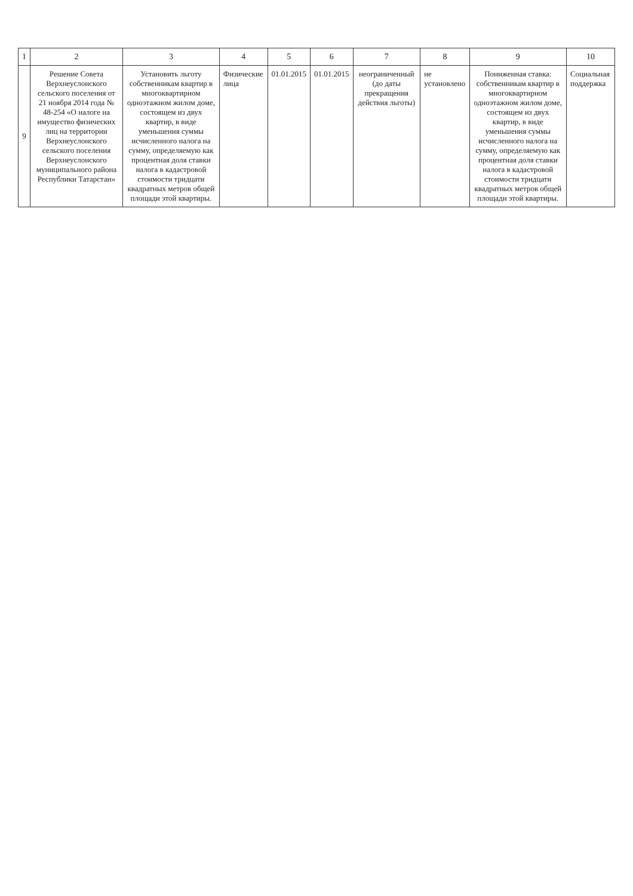| 1 | 2 | 3 | 4 | 5 | 6 | 7 | 8 | 9 | 10 |
| --- | --- | --- | --- | --- | --- | --- | --- | --- | --- |
| 9 | Решение Совета Верхнеуслонского сельского поселения от 21 ноября 2014 года № 48-254 «О налоге на имущество физических лиц на территории Верхнеуслонского сельского поселения Верхнеуслонского муниципального района Республики Татарстан» | Установить льготу собственникам квартир в многоквартирном одноэтажном жилом доме, состоящем из двух квартир, в виде уменьшения суммы исчисленного налога на сумму, определяемую как процентная доля ставки налога в кадастровой стоимости тридцати квадратных метров общей площади этой квартиры. | Физические лица | 01.01.2015 | 01.01.2015 | неограниченный (до даты прекращения действия льготы) | не установлено | Пониженная ставка: собственникам квартир в многоквартирном одноэтажном жилом доме, состоящем из двух квартир, в виде уменьшения суммы исчисленного налога на сумму, определяемую как процентная доля ставки налога в кадастровой стоимости тридцати квадратных метров общей площади этой квартиры. | Социальная поддержка |